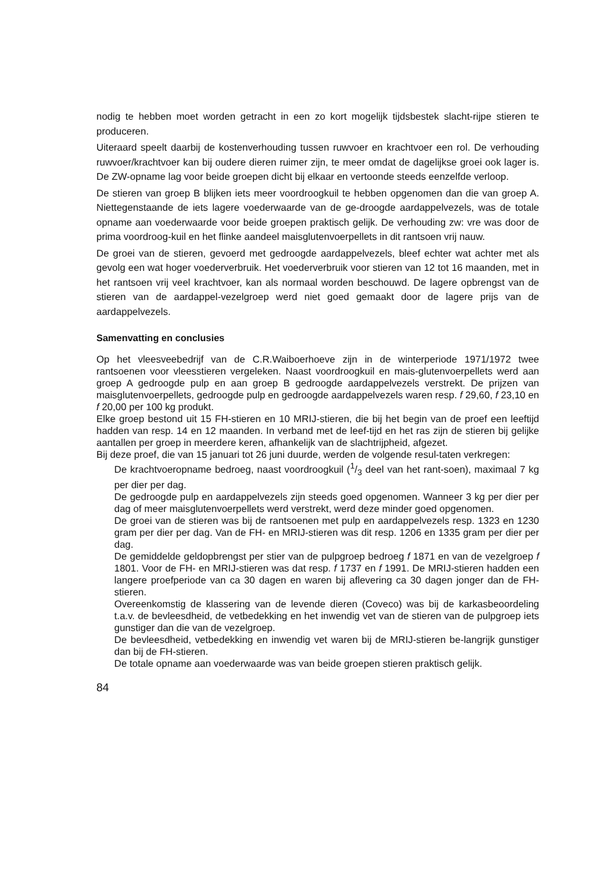nodig te hebben moet worden getracht in een zo kort mogelijk tijdsbestek slacht-rijpe stieren te produceren.
Uiteraard speelt daarbij de kostenverhouding tussen ruwvoer en krachtvoer een rol. De verhouding ruwvoer/krachtvoer kan bij oudere dieren ruimer zijn, te meer omdat de dagelijkse groei ook lager is. De ZW-opname lag voor beide groepen dicht bij elkaar en vertoonde steeds eenzelfde verloop.
De stieren van groep B blijken iets meer voordroogkuil te hebben opgenomen dan die van groep A. Niettegenstaande de iets lagere voederwaarde van de ge-droogde aardappelvezels, was de totale opname aan voederwaarde voor beide groepen praktisch gelijk. De verhouding zw: vre was door de prima voordroog-kuil en het flinke aandeel maisglutenvoerpellets in dit rantsoen vrij nauw.
De groei van de stieren, gevoerd met gedroogde aardappelvezels, bleef echter wat achter met als gevolg een wat hoger voederverbruik. Het voederverbruik voor stieren van 12 tot 16 maanden, met in het rantsoen vrij veel krachtvoer, kan als normaal worden beschouwd. De lagere opbrengst van de stieren van de aardappel-vezelgroep werd niet goed gemaakt door de lagere prijs van de aardappelvezels.
Samenvatting en conclusies
Op het vleesveebedrijf van de C.R.Waiboerhoeve zijn in de winterperiode 1971/1972 twee rantsoenen voor vleesstieren vergeleken. Naast voordroogkuil en mais-glutenvoerpellets werd aan groep A gedroogde pulp en aan groep B gedroogde aardappelvezels verstrekt. De prijzen van maisglutenvoerpellets, gedroogde pulp en gedroogde aardappelvezels waren resp. f 29,60, f 23,10 en f 20,00 per 100 kg produkt.
Elke groep bestond uit 15 FH-stieren en 10 MRIJ-stieren, die bij het begin van de proef een leeftijd hadden van resp. 14 en 12 maanden. In verband met de leef-tijd en het ras zijn de stieren bij gelijke aantallen per groep in meerdere keren, afhankelijk van de slachtrijpheid, afgezet.
Bij deze proef, die van 15 januari tot 26 juni duurde, werden de volgende resul-taten verkregen:
De krachtvoeropname bedroeg, naast voordroogkuil (1/3 deel van het rant-soen), maximaal 7 kg per dier per dag.
De gedroogde pulp en aardappelvezels zijn steeds goed opgenomen. Wanneer 3 kg per dier per dag of meer maisglutenvoerpellets werd verstrekt, werd deze minder goed opgenomen.
De groei van de stieren was bij de rantsoenen met pulp en aardappelvezels resp. 1323 en 1230 gram per dier per dag. Van de FH- en MRIJ-stieren was dit resp. 1206 en 1335 gram per dier per dag.
De gemiddelde geldopbrengst per stier van de pulpgroep bedroeg f 1871 en van de vezelgroep f 1801. Voor de FH- en MRIJ-stieren was dat resp. f 1737 en f 1991. De MRIJ-stieren hadden een langere proefperiode van ca 30 dagen en waren bij aflevering ca 30 dagen jonger dan de FH-stieren.
Overeenkomstig de klassering van de levende dieren (Coveco) was bij de karkasbeoordeling t.a.v. de bevleesdheid, de vetbedekking en het inwendig vet van de stieren van de pulpgroep iets gunstiger dan die van de vezelgroep.
De bevleesdheid, vetbedekking en inwendig vet waren bij de MRIJ-stieren be-langrijk gunstiger dan bij de FH-stieren.
De totale opname aan voederwaarde was van beide groepen stieren praktisch gelijk.
84